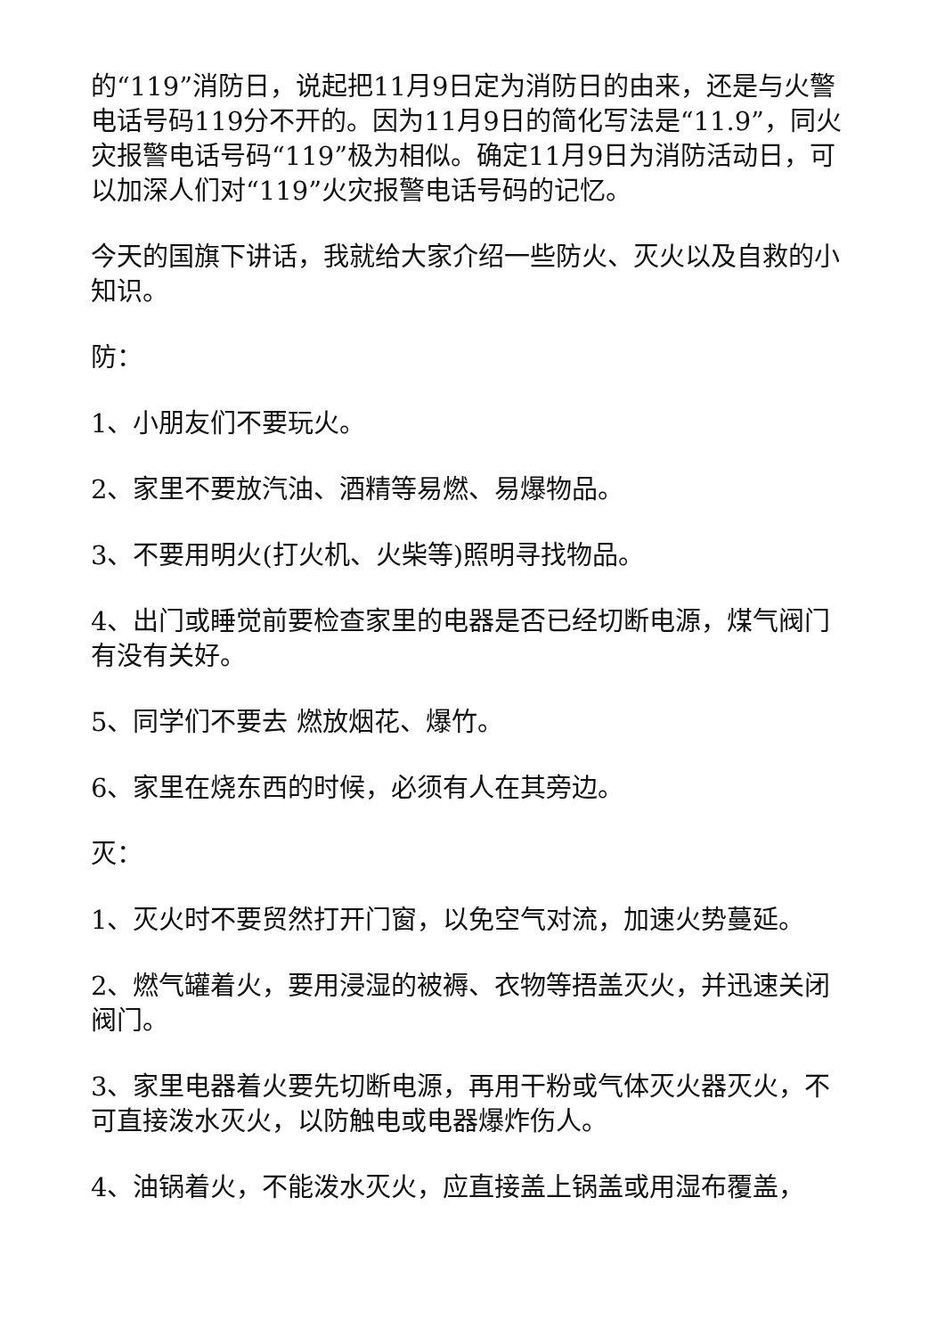的“119”消防日，说起把11月9日定为消防日的由来，还是与火警电话号码119分不开的。因为11月9日的简化写法是“11.9”，同火灾报警电话号码“119”极为相似。确定11月9日为消防活动日，可以加深人们对“119”火灾报警电话号码的记忆。
今天的国旗下讲话，我就给大家介绍一些防火、灭火以及自救的小知识。
防：
1、小朋友们不要玩火。
2、家里不要放汽油、酒精等易燃、易爆物品。
3、不要用明火(打火机、火柴等)照明寻找物品。
4、出门或睡觉前要检查家里的电器是否已经切断电源，煤气阀门有没有关好。
5、同学们不要去 燃放烟花、爆竹。
6、家里在烧东西的时候，必须有人在其旁边。
灭：
1、灭火时不要贸然打开门窗，以免空气对流，加速火势蔓延。
2、燃气罐着火，要用浸湿的被褥、衣物等捂盖灭火，并迅速关闭阀门。
3、家里电器着火要先切断电源，再用干粉或气体灭火器灭火，不可直接泼水灭火，以防触电或电器爆炸伤人。
4、油锅着火，不能泼水灭火，应直接盖上锅盖或用湿布覆盖，